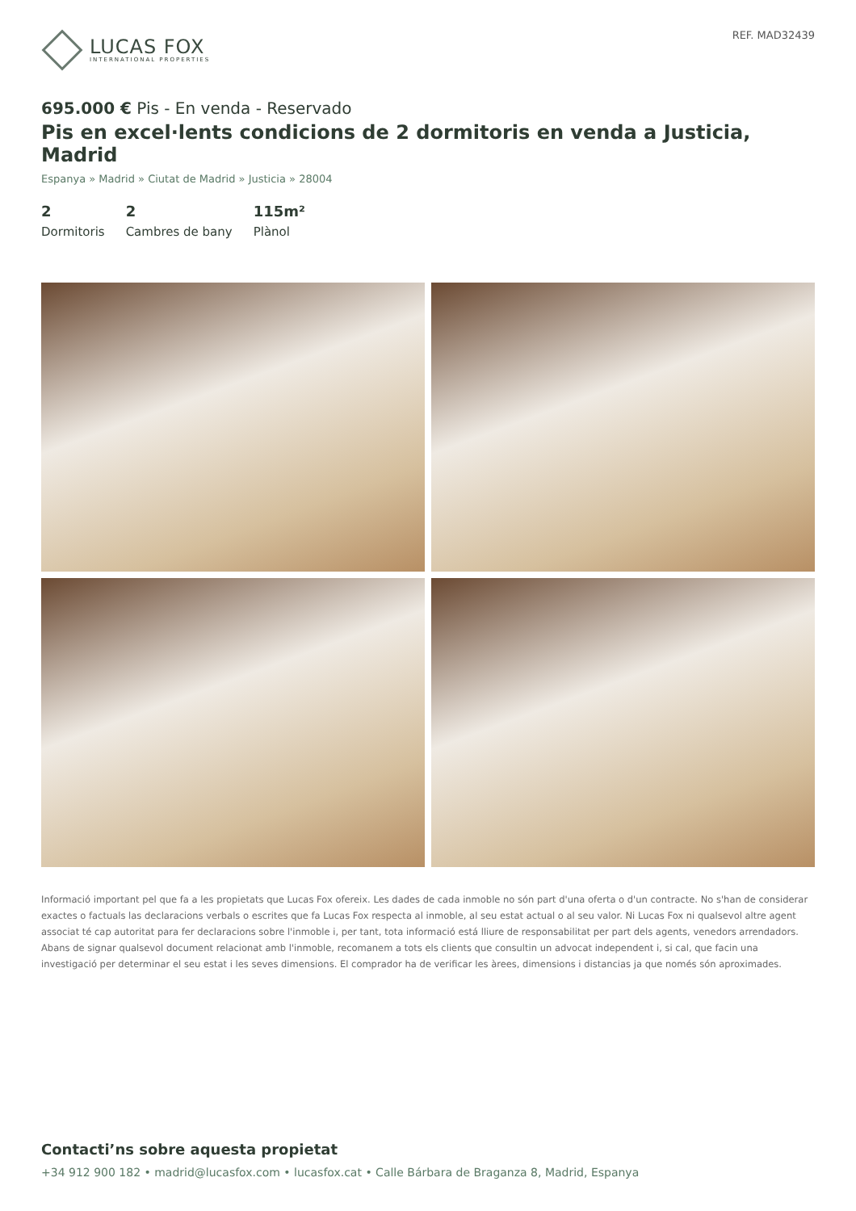LUCAS FOX
INTERNATIONAL PROPERTIES
REF. MAD32439
695.000 € Pis - En venda - Reservado
Pis en excel·lents condicions de 2 dormitoris en venda a Justicia, Madrid
Espanya » Madrid » Ciutat de Madrid » Justicia » 28004
2
Dormitoris
2
Cambres de bany
115m²
Plànol
Informació important pel que fa a les propietats que Lucas Fox ofereix. Les dades de cada inmoble no són part d'una oferta o d'un contracte. No s'han de considerar exactes o factuals las declaracions verbals o escrites que fa Lucas Fox respecta al inmoble, al seu estat actual o al seu valor. Ni Lucas Fox ni qualsevol altre agent associat té cap autoritat para fer declaracions sobre l'inmoble i, per tant, tota informació está lliure de responsabilitat per part dels agents, venedors arrendadors. Abans de signar qualsevol document relacionat amb l'inmoble, recomanem a tots els clients que consultin un advocat independent i, si cal, que facin una investigació per determinar el seu estat i les seves dimensions. El comprador ha de verificar les àrees, dimensions i distancias ja que només són aproximades.
Contacti’ns sobre aquesta propietat
+34 912 900 182 • madrid@lucasfox.com • lucasfox.cat • Calle Bárbara de Braganza 8, Madrid, Espanya